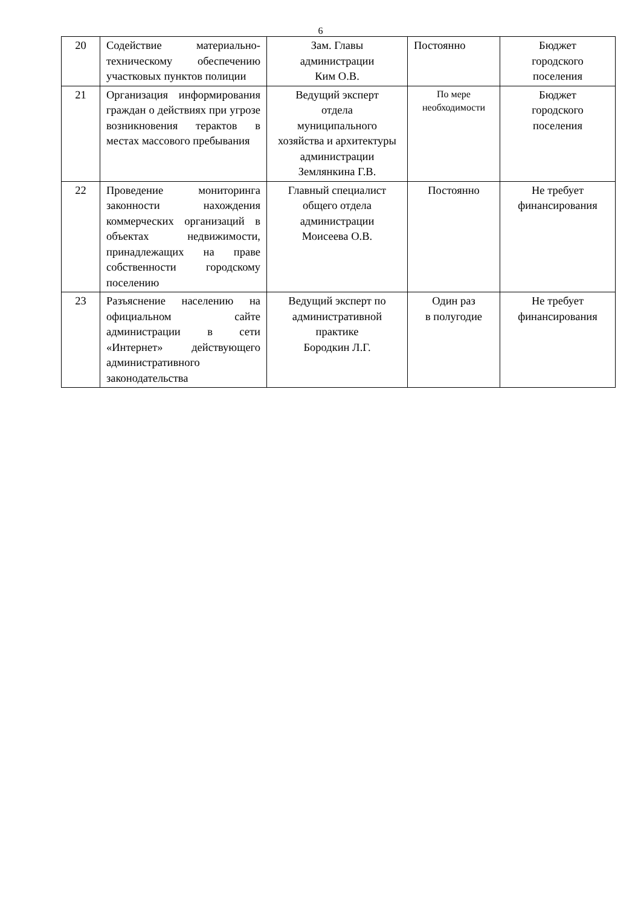6
| 20 | Содействие материально-техническому обеспечению участковых пунктов полиции | Зам. Главы администрации Ким О.В. | Постоянно | Бюджет городского поселения |
| 21 | Организация информирования граждан о действиях при угрозе возникновения терактов в местах массового пребывания | Ведущий эксперт отдела муниципального хозяйства и архитектуры администрации Землянкина Г.В. | По мере необходимости | Бюджет городского поселения |
| 22 | Проведение мониторинга законности нахождения коммерческих организаций в объектах недвижимости, принадлежащих на праве собственности городскому поселению | Главный специалист общего отдела администрации Моисеева О.В. | Постоянно | Не требует финансирования |
| 23 | Разъяснение населению на официальном сайте администрации в сети «Интернет» действующего административного законодательства | Ведущий эксперт по административной практике Бородкин Л.Г. | Один раз в полугодие | Не требует финансирования |